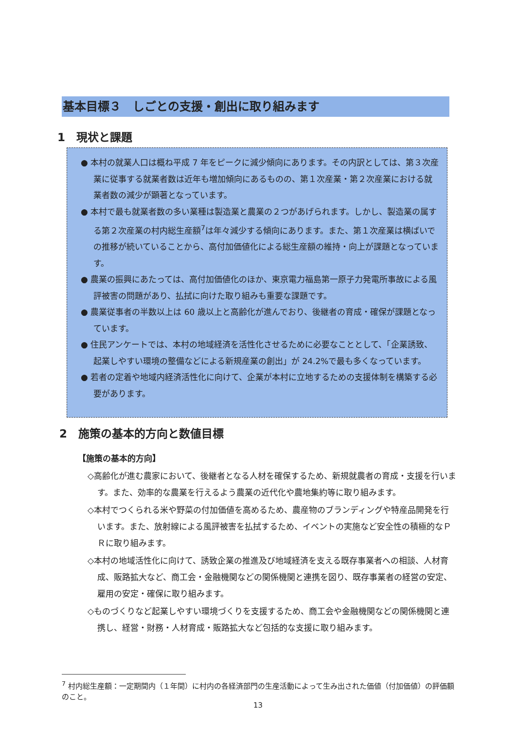基本目標３　しごとの支援・創出に取り組みます
1　現状と課題
● 本村の就業人口は概ね平成 7 年をピークに減少傾向にあります。その内訳としては、第３次産業に従事する就業者数は近年も増加傾向にあるものの、第１次産業・第２次産業における就業者数の減少が顕著となっています。
● 本村で最も就業者数の多い業種は製造業と農業の２つがあげられます。しかし、製造業の属する第２次産業の村内総生産額<sup>7</sup>は年々減少する傾向にあります。また、第１次産業は横ばいでの推移が続いていることから、高付加価値化による総生産額の維持・向上が課題となっています。
● 農業の振興にあたっては、高付加価値化のほか、東京電力福島第一原子力発電所事故による風評被害の問題があり、払拭に向けた取り組みも重要な課題です。
● 農業従事者の半数以上は 60 歳以上と高齢化が進んでおり、後継者の育成・確保が課題となっています。
● 住民アンケートでは、本村の地域経済を活性化させるために必要なこととして、「企業誘致、起業しやすい環境の整備などによる新規産業の創出」が 24.2%で最も多くなっています。
● 若者の定着や地域内経済活性化に向けて、企業が本村に立地するための支援体制を構築する必要があります。
2　施策の基本的方向と数値目標
【施策の基本的方向】
◇高齢化が進む農家において、後継者となる人材を確保するため、新規就農者の育成・支援を行います。また、効率的な農業を行えるよう農業の近代化や農地集約等に取り組みます。
◇本村でつくられる米や野菜の付加価値を高めるため、農産物のブランディングや特産品開発を行います。また、放射線による風評被害を払拭するため、イベントの実施など安全性の積極的なＰＲに取り組みます。
◇本村の地域活性化に向けて、誘致企業の推進及び地域経済を支える既存事業者への相談、人材育成、販路拡大など、商工会・金融機関などの関係機関と連携を図り、既存事業者の経営の安定、雇用の安定・確保に取り組みます。
◇ものづくりなど起業しやすい環境づくりを支援するため、商工会や金融機関などの関係機関と連携し、経営・財務・人材育成・販路拡大など包括的な支援に取り組みます。
<sup>7</sup> 村内総生産額：一定期間内（１年間）に村内の各経済部門の生産活動によって生み出された価値（付加価値）の評価額のこと。
13